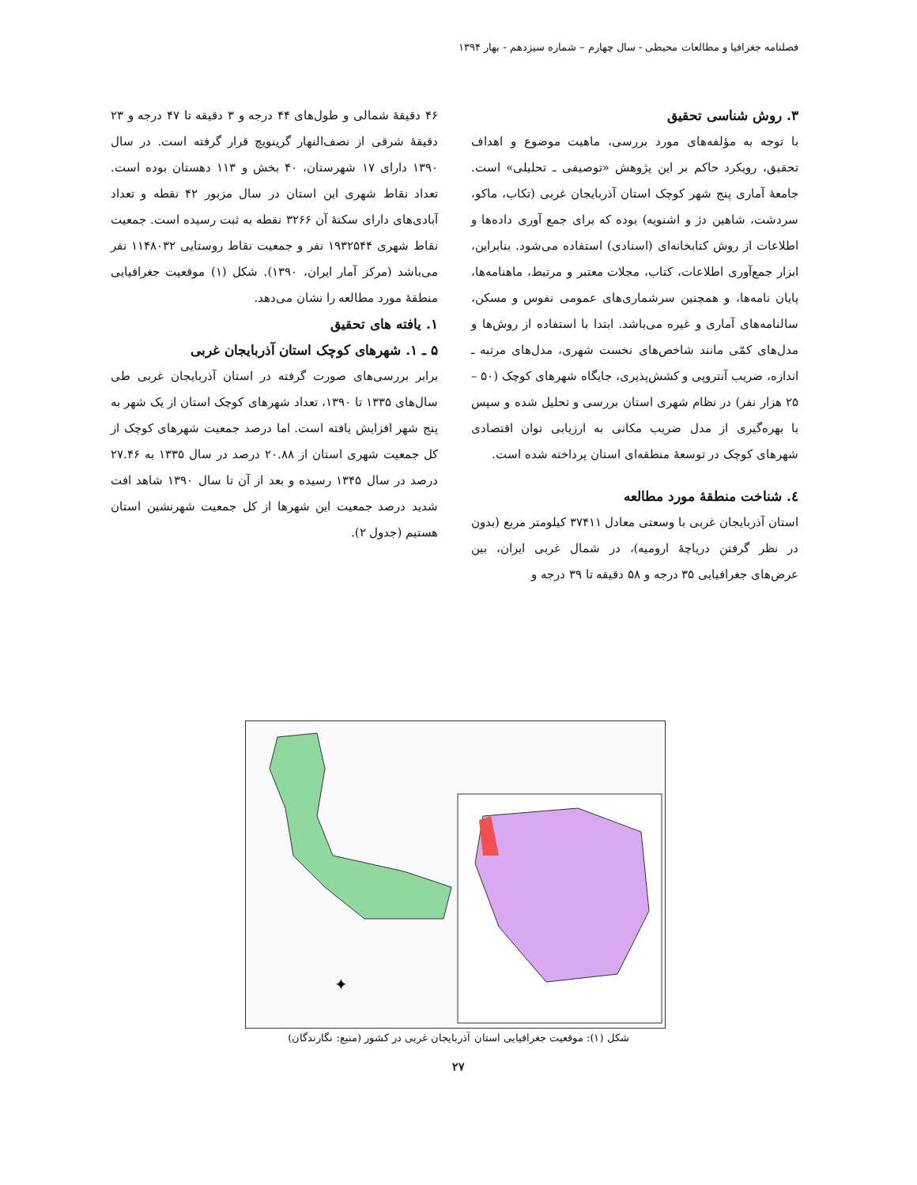فصلنامه جغرافیا و مطالعات محیطی - سال چهارم – شماره سیزدهم - بهار ۱۳۹۴
۳. روش شناسی تحقیق
با توجه به مؤلفه‌های مورد بررسی، ماهیت موضوع و اهداف تحقیق، رویکرد حاکم بر این پژوهش «توصیفی ـ تحلیلی» است. جامعهٔ آماری پنج شهر کوچک استان آذربایجان غربی (تکاب، ماکو، سردشت، شاهین دژ و اشنویه) بوده که برای جمع آوری داده‌ها و اطلاعات از روش کتابخانه‌ای (اسنادی) استفاده می‌شود. بنابراین، ابزار جمع‌آوری اطلاعات، کتاب، مجلات معتبر و مرتبط، ماهنامه‌ها، پایان نامه‌ها، و همچنین سرشماری‌های عمومی نفوس و مسکن، سالنامه‌های آماری و غیره می‌باشد. ابتدا با استفاده از روش‌ها و مدل‌های کمّی مانند شاخص‌های نخست شهری، مدل‌های مرتبه ـ اندازه، ضریب آنتروپی و کشش‌پذیری، جایگاه شهرهای کوچک (۵۰ – ۲۵ هزار نفر) در نظام شهری استان بررسی و تحلیل شده و سپس با بهره‌گیری از مدل ضریب مکانی به ارزیابی توان اقتصادی شهرهای کوچک در توسعهٔ منطقه‌ای استان پرداخته شده است.
٤. شناخت منطقهٔ مورد مطالعه
استان آذربایجان غربی با وسعتی معادل ۳۷۴۱۱ کیلومتر مربع (بدون در نظر گرفتن دریاچهٔ ارومیه)، در شمال غربی ایران، بین عرض‌های جغرافیایی ۳۵ درجه و ۵۸ دقیقه تا ۳۹ درجه و
۴۶ دقیقهٔ شمالی و طول‌های ۴۴ درجه و ۳ دقیقه تا ۴۷ درجه و ۲۳ دقیقهٔ شرقی از نصف‌النهار گرینویچ قرار گرفته است. در سال ۱۳۹۰ دارای ۱۷ شهرستان، ۴۰ بخش و ۱۱۳ دهستان بوده است. تعداد نقاط شهری این استان در سال مزبور ۴۲ نقطه و تعداد آبادی‌های دارای سکنهٔ آن ۳۲۶۶ نقطه به ثبت رسیده است. جمعیت نقاط شهری ۱۹۳۲۵۴۴ نفر و جمعیت نقاط روستایی ۱۱۴۸۰۳۲ نفر می‌باشد (مرکز آمار ایران، ۱۳۹۰). شکل (۱) موقعیت جغرافیایی منطقهٔ مورد مطالعه را نشان می‌دهد.
۱. یافته های تحقیق
۵ ـ ۱. شهرهای کوچک استان آذربایجان غربی
برابر بررسی‌های صورت گرفته در استان آذربایجان غربی طی سال‌های ۱۳۳۵ تا ۱۳۹۰، تعداد شهرهای کوچک استان از یک شهر به پنج شهر افزایش یافته است. اما درصد جمعیت شهرهای کوچک از کل جمعیت شهری استان از ۲۰.۸۸ درصد در سال ۱۳۳۵ به ۲۷.۴۶ درصد در سال ۱۳۴۵ رسیده و بعد از آن تا سال ۱۳۹۰ شاهد افت شدید درصد جمعیت این شهرها از کل جمعیت شهرنشین استان هستیم (جدول ۲).
✦
شکل (۱): موقعیت جغرافیایی استان آذربایجان غربی در کشور (منبع: نگارندگان)
۲۷